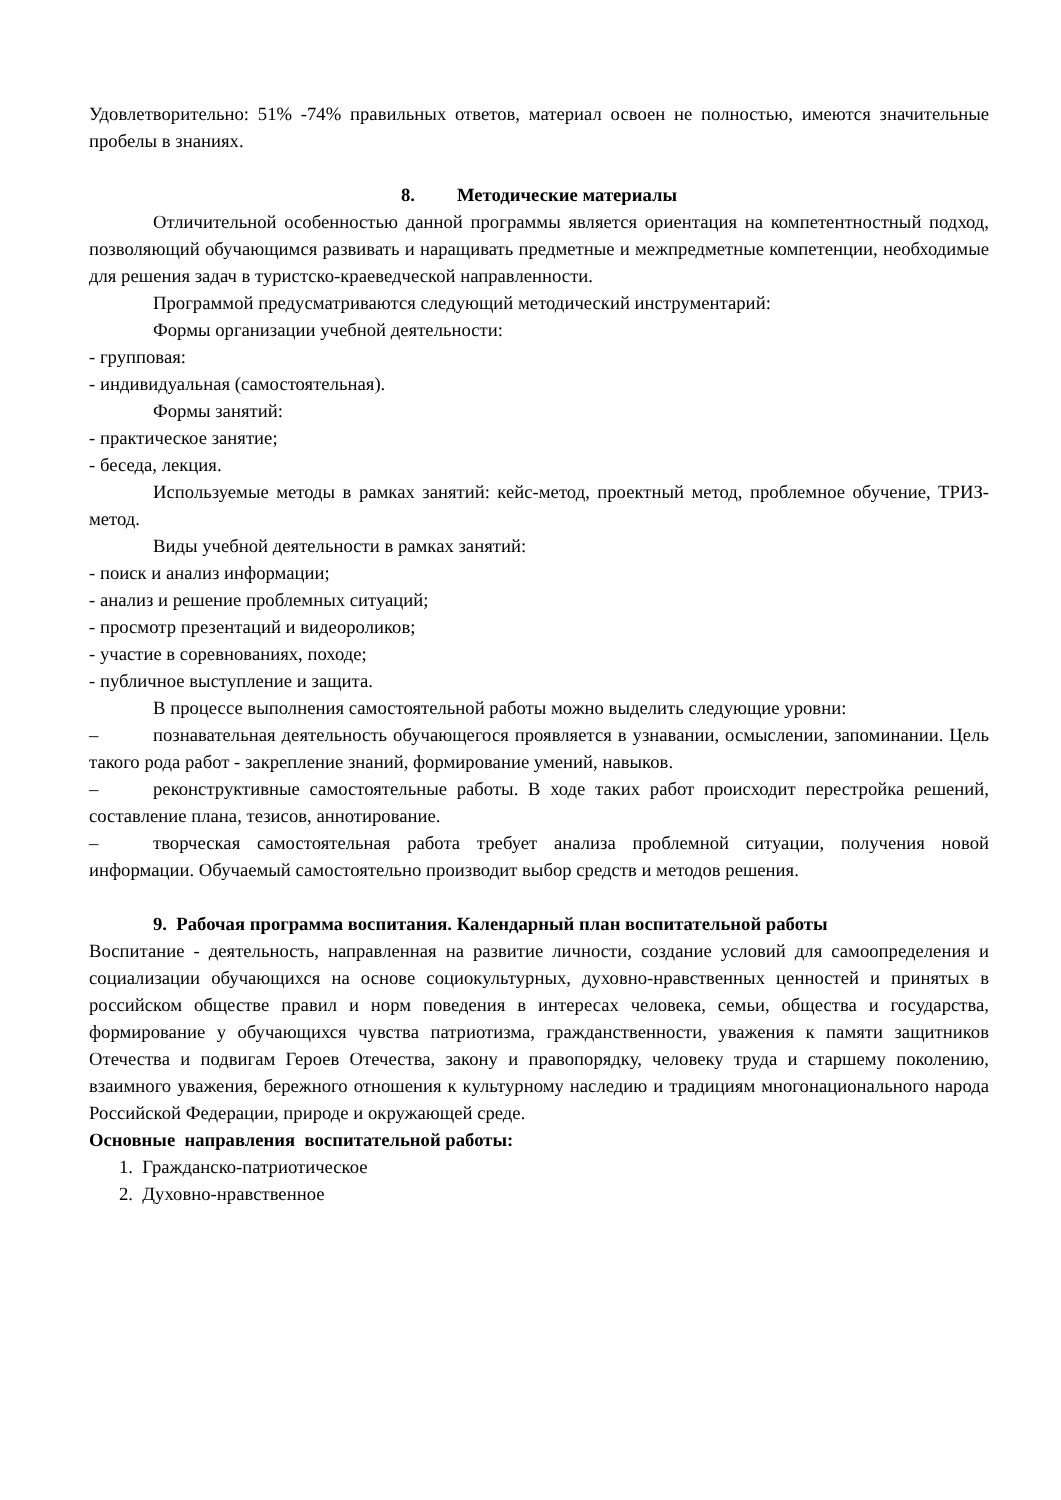Удовлетворительно: 51% -74% правильных ответов, материал освоен не полностью, имеются значительные пробелы в знаниях.
8. Методические материалы
Отличительной особенностью данной программы является ориентация на компетентностный подход, позволяющий обучающимся развивать и наращивать предметные и межпредметные компетенции, необходимые для решения задач в туристско-краеведческой направленности.
Программой предусматриваются следующий методический инструментарий:
Формы организации учебной деятельности:
- групповая:
- индивидуальная (самостоятельная).
Формы занятий:
- практическое занятие;
- беседа, лекция.
Используемые методы в рамках занятий: кейс-метод, проектный метод, проблемное обучение, ТРИЗ-метод.
Виды учебной деятельности в рамках занятий:
- поиск и анализ информации;
- анализ и решение проблемных ситуаций;
- просмотр презентаций и видеороликов;
- участие в соревнованиях, походе;
- публичное выступление и защита.
В процессе выполнения самостоятельной работы можно выделить следующие уровни:
– познавательная деятельность обучающегося проявляется в узнавании, осмыслении, запоминании. Цель такого рода работ - закрепление знаний, формирование умений, навыков.
– реконструктивные самостоятельные работы. В ходе таких работ происходит перестройка решений, составление плана, тезисов, аннотирование.
– творческая самостоятельная работа требует анализа проблемной ситуации, получения новой информации. Обучаемый самостоятельно производит выбор средств и методов решения.
9. Рабочая программа воспитания. Календарный план воспитательной работы
Воспитание - деятельность, направленная на развитие личности, создание условий для самоопределения и социализации обучающихся на основе социокультурных, духовно-нравственных ценностей и принятых в российском обществе правил и норм поведения в интересах человека, семьи, общества и государства, формирование у обучающихся чувства патриотизма, гражданственности, уважения к памяти защитников Отечества и подвигам Героев Отечества, закону и правопорядку, человеку труда и старшему поколению, взаимного уважения, бережного отношения к культурному наследию и традициям многонационального народа Российской Федерации, природе и окружающей среде.
Основные направления воспитательной работы:
1. Гражданско-патриотическое
2. Духовно-нравственное